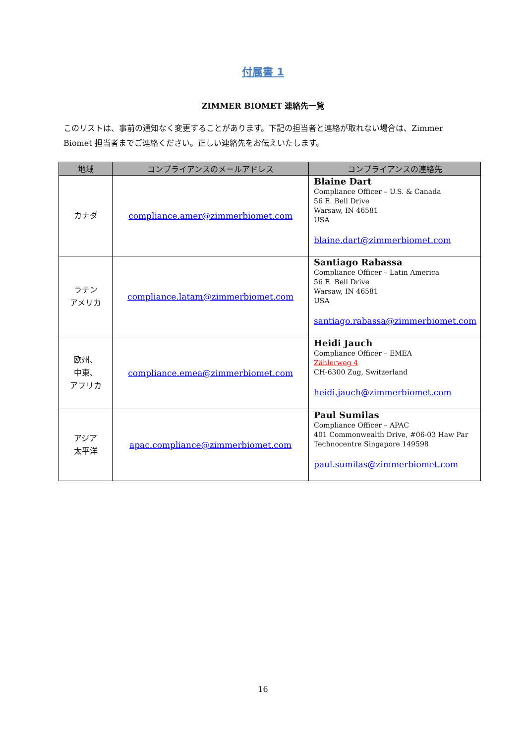付属書 1
ZIMMER BIOMET 連絡先一覧
このリストは、事前の通知なく変更することがあります。下記の担当者と連絡が取れない場合は、Zimmer Biomet 担当者までご連絡ください。正しい連絡先をお伝えいたします。
| 地域 | コンプライアンスのメールアドレス | コンプライアンスの連絡先 |
| --- | --- | --- |
| カナダ | compliance.amer@zimmerbiomet.com | Blaine Dart Compliance Officer – U.S. & Canada 56 E. Bell Drive Warsaw, IN 46581 USA blaine.dart@zimmerbiomet.com |
| ラテン アメリカ | compliance.latam@zimmerbiomet.com | Santiago Rabassa Compliance Officer – Latin America 56 E. Bell Drive Warsaw, IN 46581 USA santiago.rabassa@zimmerbiomet.com |
| 欧州、 中東、 アフリカ | compliance.emea@zimmerbiomet.com | Heidi Jauch Compliance Officer – EMEA Zählerweg 4 CH-6300 Zug, Switzerland heidi.jauch@zimmerbiomet.com |
| アジア 太平洋 | apac.compliance@zimmerbiomet.com | Paul Sumilas Compliance Officer – APAC 401 Commonwealth Drive, #06-03 Haw Par Technocentre Singapore 149598 paul.sumilas@zimmerbiomet.com |
16